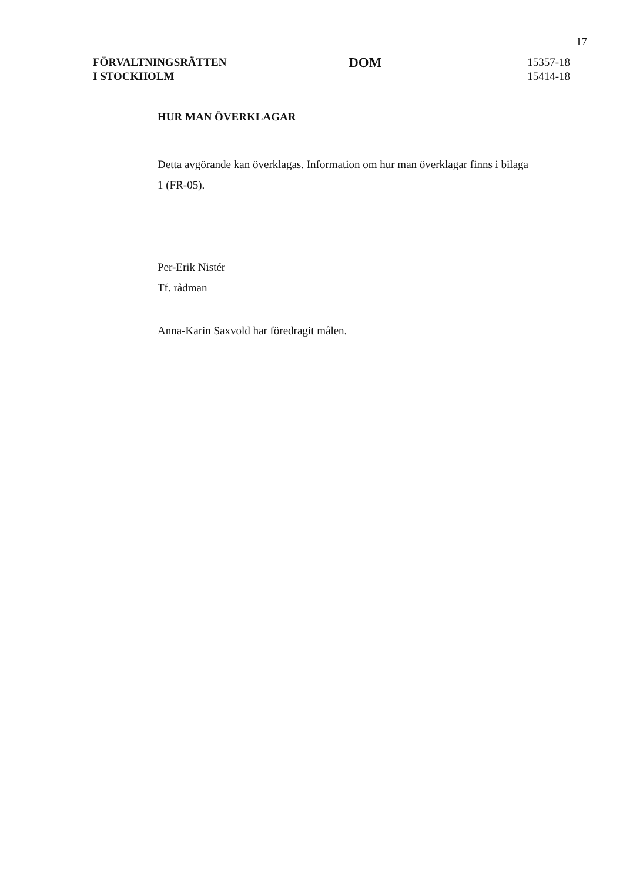17
FÖRVALTNINGSRÄTTEN
I STOCKHOLM
DOM
15357-18
15414-18
HUR MAN ÖVERKLAGAR
Detta avgörande kan överklagas. Information om hur man överklagar finns i bilaga 1 (FR-05).
Per-Erik Nistér
Tf. rådman
Anna-Karin Saxvold har föredragit målen.